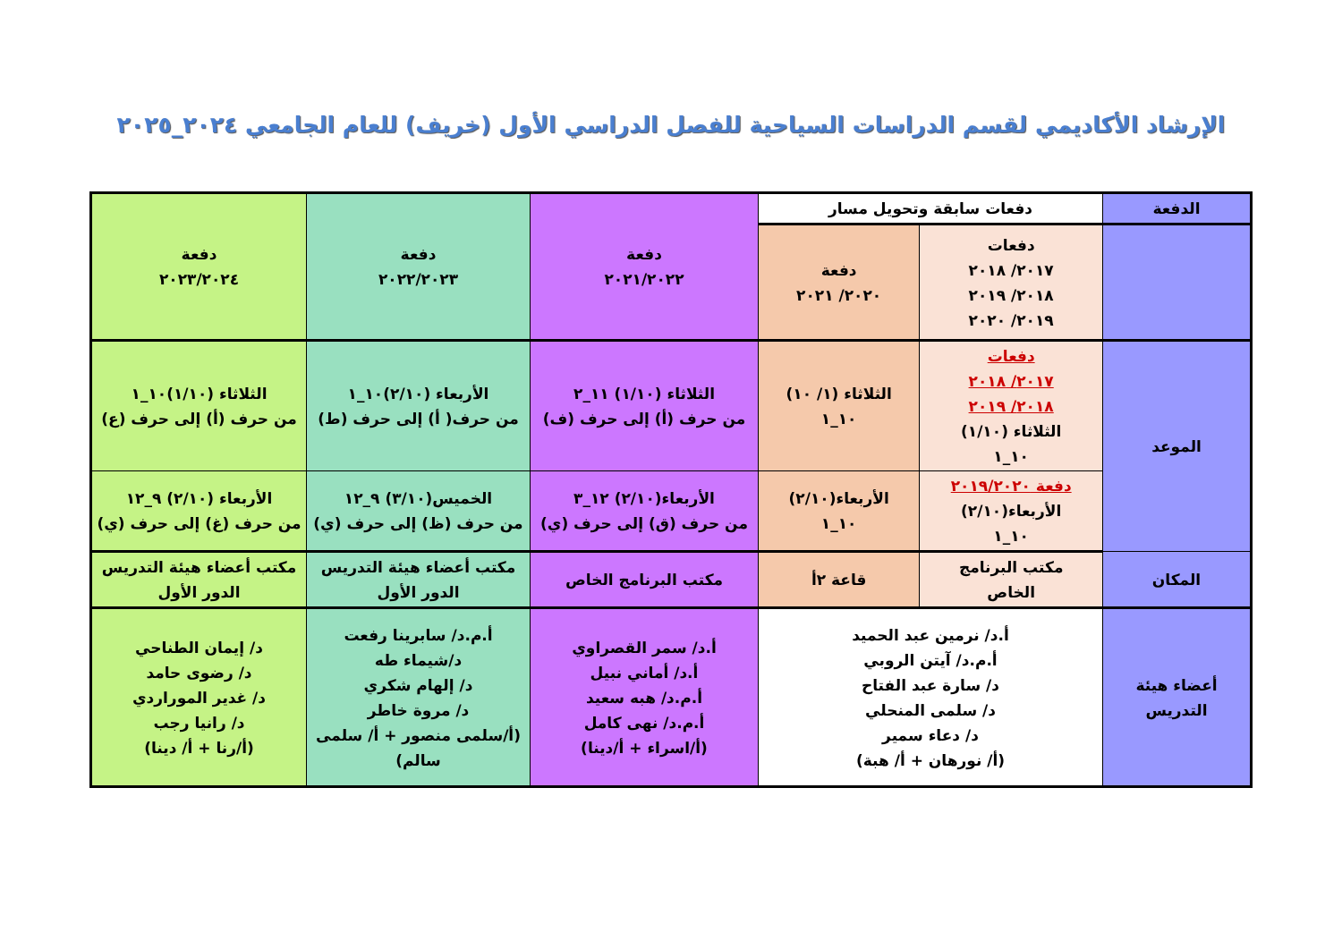الإرشاد الأكاديمي لقسم الدراسات السياحية للفصل الدراسي الأول (خريف) للعام الجامعي ٢٠٢٤_٢٠٢٥
| الدفعة | دفعات سابقة وتحويل مسار | | دفعة ٢٠٢١/٢٠٢٢ | دفعة ٢٠٢٢/٢٠٢٣ | دفعة ٢٠٢٣/٢٠٢٤ |
| | دفعات ٢٠١٧/ ٢٠١٨ ٢٠١٨/ ٢٠١٩ ٢٠١٩/ ٢٠٢٠ | دفعة ٢٠٢٠/ ٢٠٢١ | | | |
| الموعد | دفعات ٢٠١٧/ ٢٠١٨ ٢٠١٨/ ٢٠١٩ الثلاثاء (١/١٠) ١٠_١ | الثلاثاء (١/ ١٠) ١٠_١ | الثلاثاء (١/١٠) ١١_٢ من حرف (أ) إلى حرف (ف) | الأربعاء (٢/١٠)١٠_١ من حرف( أ) إلى حرف (ط) | الثلاثاء (١/١٠)١٠_١ من حرف (أ) إلى حرف (ع) |
| | دفعة ٢٠١٩/٢٠٢٠ الأربعاء(٢/١٠) ١٠_١ | الأربعاء(٢/١٠) ١٠_١ | الأربعاء(٢/١٠) ١٢_٣ من حرف (ق) إلى حرف (ي) | الخميس(٣/١٠) ٩_١٢ من حرف (ظ) إلى حرف (ي) | الأربعاء (٢/١٠) ٩_١٢ من حرف (غ) إلى حرف (ي) |
| المكان | مكتب البرنامج الخاص | قاعة ٢أ | مكتب البرنامج الخاص | مكتب أعضاء هيئة التدريس الدور الأول | مكتب أعضاء هيئة التدريس الدور الأول |
| أعضاء هيئة التدريس | أ.د/ نرمين عبد الحميد أ.م.د/ آيتن الروبي د/ سارة عبد الفتاح د/ سلمى المنحلي د/ دعاء سمير (أ/ نورهان + أ/ هبة) | | أ.د/ سمر القصراوي أ.د/ أماني نبيل أ.م.د/ هبه سعيد أ.م.د/ نهى كامل (أ/اسراء + أ/دينا) | أ.م.د/ سابرينا رفعت د/شيماء طه د/ إلهام شكري د/ مروة خاطر (أ/سلمى منصور + أ/ سلمى سالم) | د/ إيمان الطناحي د/ رضوى حامد د/ غدير الموراردي د/ رانيا رجب (أ/رنا + أ/ دينا) |